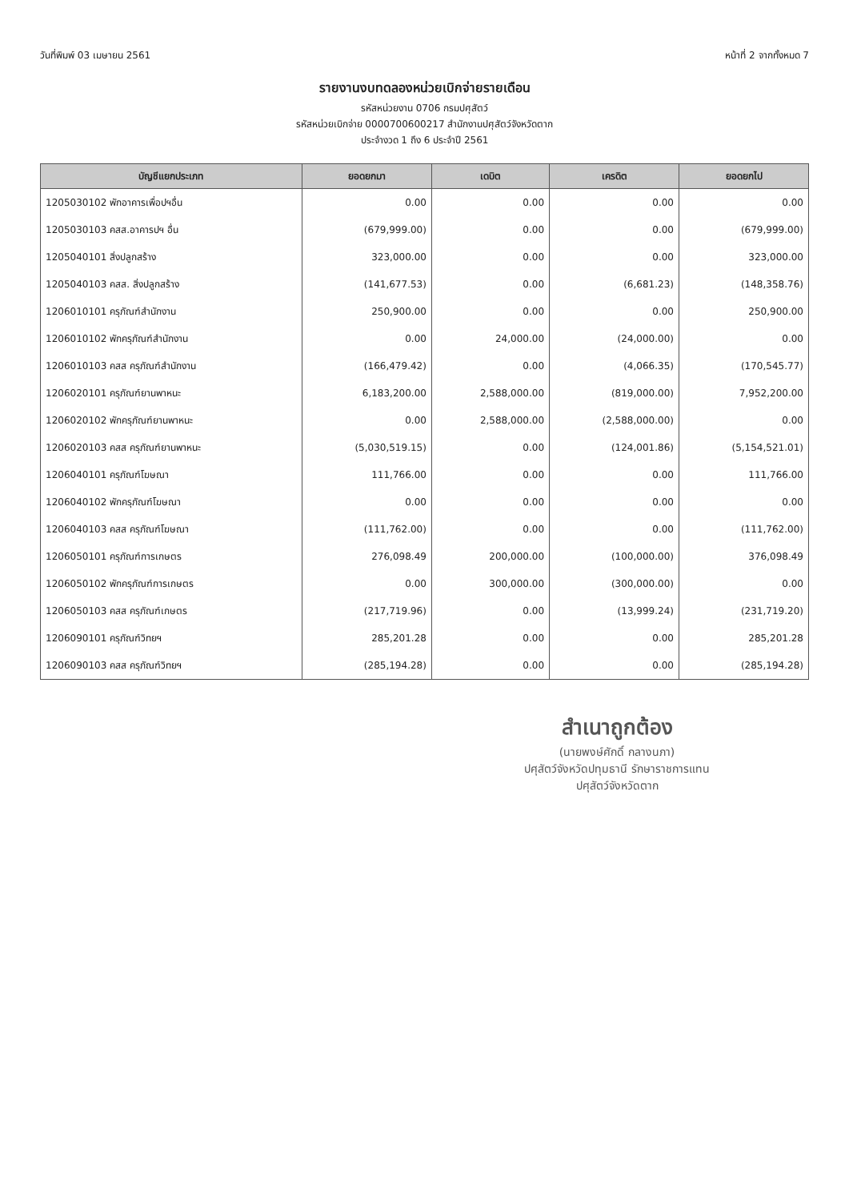วันที่พิมพ์ 03 เมษายน 2561 หน้าที่ 2 จากทั้งหมด 7
รายงานงบทดลองหน่วยเบิกจ่ายรายเดือน
รหัสหน่วยงาน 0706 กรมปศุสัตว์
รหัสหน่วยเบิกจ่าย 0000700600217 สำนักงานปศุสัตว์จังหวัดตาก
ประจำงวด 1 ถึง 6 ประจำปี 2561
| บัญชีแยกประเภท | ยอดยกมา | เดบิต | เครดิต | ยอดยกไป |
| --- | --- | --- | --- | --- |
| 1205030102 พักอาคารเพื่อปฯอื่น | 0.00 | 0.00 | 0.00 | 0.00 |
| 1205030103 คสส.อาคารปฯ อื่น | (679,999.00) | 0.00 | 0.00 | (679,999.00) |
| 1205040101 สิ่งปลูกสร้าง | 323,000.00 | 0.00 | 0.00 | 323,000.00 |
| 1205040103 คสส. สิ่งปลูกสร้าง | (141,677.53) | 0.00 | (6,681.23) | (148,358.76) |
| 1206010101 ครุภัณฑ์สำนักงาน | 250,900.00 | 0.00 | 0.00 | 250,900.00 |
| 1206010102 พักครุภัณฑ์สำนักงาน | 0.00 | 24,000.00 | (24,000.00) | 0.00 |
| 1206010103 คสส ครุภัณฑ์สำนักงาน | (166,479.42) | 0.00 | (4,066.35) | (170,545.77) |
| 1206020101 ครุภัณฑ์ยานพาหนะ | 6,183,200.00 | 2,588,000.00 | (819,000.00) | 7,952,200.00 |
| 1206020102 พักครุภัณฑ์ยานพาหนะ | 0.00 | 2,588,000.00 | (2,588,000.00) | 0.00 |
| 1206020103 คสส ครุภัณฑ์ยานพาหนะ | (5,030,519.15) | 0.00 | (124,001.86) | (5,154,521.01) |
| 1206040101 ครุภัณฑ์โฆษณา | 111,766.00 | 0.00 | 0.00 | 111,766.00 |
| 1206040102 พักครุภัณฑ์โฆษณา | 0.00 | 0.00 | 0.00 | 0.00 |
| 1206040103 คสส ครุภัณฑ์โฆษณา | (111,762.00) | 0.00 | 0.00 | (111,762.00) |
| 1206050101 ครุภัณฑ์การเกษตร | 276,098.49 | 200,000.00 | (100,000.00) | 376,098.49 |
| 1206050102 พักครุภัณฑ์การเกษตร | 0.00 | 300,000.00 | (300,000.00) | 0.00 |
| 1206050103 คสส ครุภัณฑ์เกษตร | (217,719.96) | 0.00 | (13,999.24) | (231,719.20) |
| 1206090101 ครุภัณฑ์วิทยฯ | 285,201.28 | 0.00 | 0.00 | 285,201.28 |
| 1206090103 คสส ครุภัณฑ์วิทยฯ | (285,194.28) | 0.00 | 0.00 | (285,194.28) |
สำเนาถูกต้อง
(นายพงษ์ศักดิ์ กลางนภา)
ปศุสัตว์จังหวัดปทุมธานี รักษาราชการแทน
ปศุสัตว์จังหวัดตาก